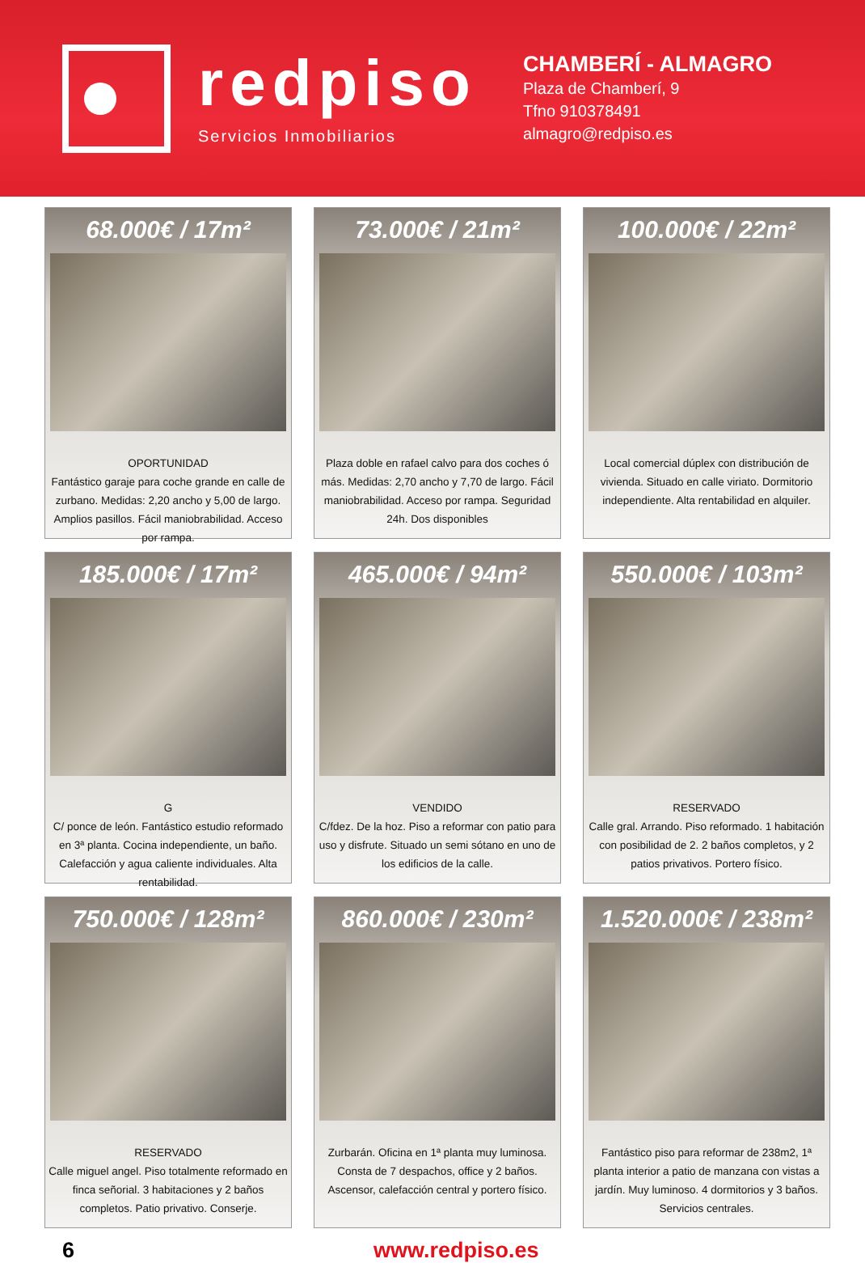redpiso
Servicios Inmobiliarios
CHAMBERÍ - ALMAGRO
Plaza de Chamberí, 9
Tfno 910378491
almagro@redpiso.es
68.000€ / 17m²
OPORTUNIDAD
Fantástico garaje para coche grande en calle de zurbano. Medidas: 2,20 ancho y 5,00 de largo. Amplios pasillos. Fácil maniobrabilidad. Acceso por rampa.
73.000€ / 21m²
Plaza doble en rafael calvo para dos coches ó más. Medidas: 2,70 ancho y 7,70 de largo. Fácil maniobrabilidad. Acceso por rampa. Seguridad 24h. Dos disponibles
100.000€ / 22m²
Local comercial dúplex con distribución de vivienda. Situado en calle viriato. Dormitorio independiente. Alta rentabilidad en alquiler.
185.000€ / 17m²
G
C/ ponce de león. Fantástico estudio reformado en 3ª planta. Cocina independiente, un baño. Calefacción y agua caliente individuales. Alta rentabilidad.
465.000€ / 94m²
VENDIDO
C/fdez. De la hoz. Piso a reformar con patio para uso y disfrute. Situado un semi sótano en uno de los edificios de la calle.
550.000€ / 103m²
RESERVADO
Calle gral. Arrando. Piso reformado. 1 habitación con posibilidad de 2. 2 baños completos, y 2 patios privativos. Portero físico.
750.000€ / 128m²
RESERVADO
Calle miguel angel. Piso totalmente reformado en finca señorial. 3 habitaciones y 2 baños completos. Patio privativo. Conserje.
860.000€ / 230m²
Zurbarán. Oficina en 1ª planta muy luminosa. Consta de 7 despachos, office y 2 baños. Ascensor, calefacción central y portero físico.
1.520.000€ / 238m²
Fantástico piso para reformar de 238m2, 1ª planta interior a patio de manzana con vistas a jardín. Muy luminoso. 4 dormitorios y 3 baños. Servicios centrales.
6 www.redpiso.es